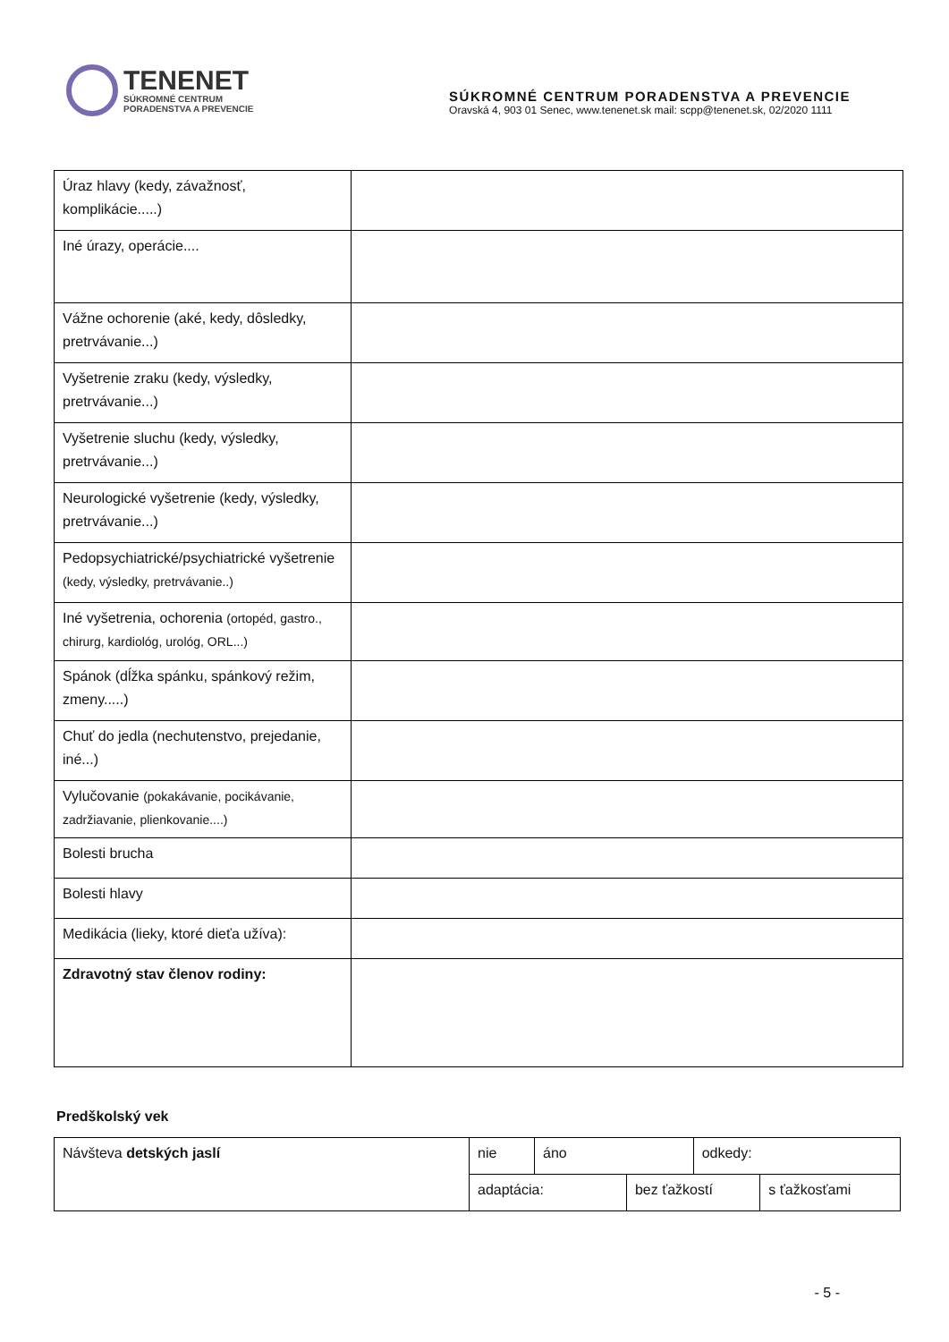TENENET
SÚKROMNÉ CENTRUM
PORADENSTVA A PREVENCIE
SÚKROMNÉ CENTRUM PORADENSTVA A PREVENCIE
Oravská 4, 903 01 Senec, www.tenenet.sk mail: scpp@tenenet.sk, 02/2020 1111
| Úraz hlavy (kedy, závažnosť, komplikácie.....) | |
| Iné úrazy, operácie.... | |
| Vážne ochorenie (aké, kedy, dôsledky, pretrvávanie...) | |
| Vyšetrenie zraku (kedy, výsledky, pretrvávanie...) | |
| Vyšetrenie sluchu (kedy, výsledky, pretrvávanie...) | |
| Neurologické vyšetrenie (kedy, výsledky, pretrvávanie...) | |
| Pedopsychiatrické/psychiatrické vyšetrenie (kedy, výsledky, pretrvávanie..) | |
| Iné vyšetrenia, ochorenia (ortopéd, gastro., chirurg, kardiológ, urológ, ORL...) | |
| Spánok (dĺžka spánku, spánkový režim, zmeny.....) | |
| Chuť do jedla (nechutenstvo, prejedanie, iné...) | |
| Vylučovanie (pokakávanie, pocikávanie, zadržiavanie, plienkovanie....) | |
| Bolesti brucha | |
| Bolesti hlavy | |
| Medikácia (lieky, ktoré dieťa užíva): | |
| Zdravotný stav členov rodiny: | |
Predškolský vek
| Návšteva detských jaslí | nie | áno | | odkedy: | |
| | adaptácia: | | bez ťažkostí | | s ťažkosťami |
- 5 -